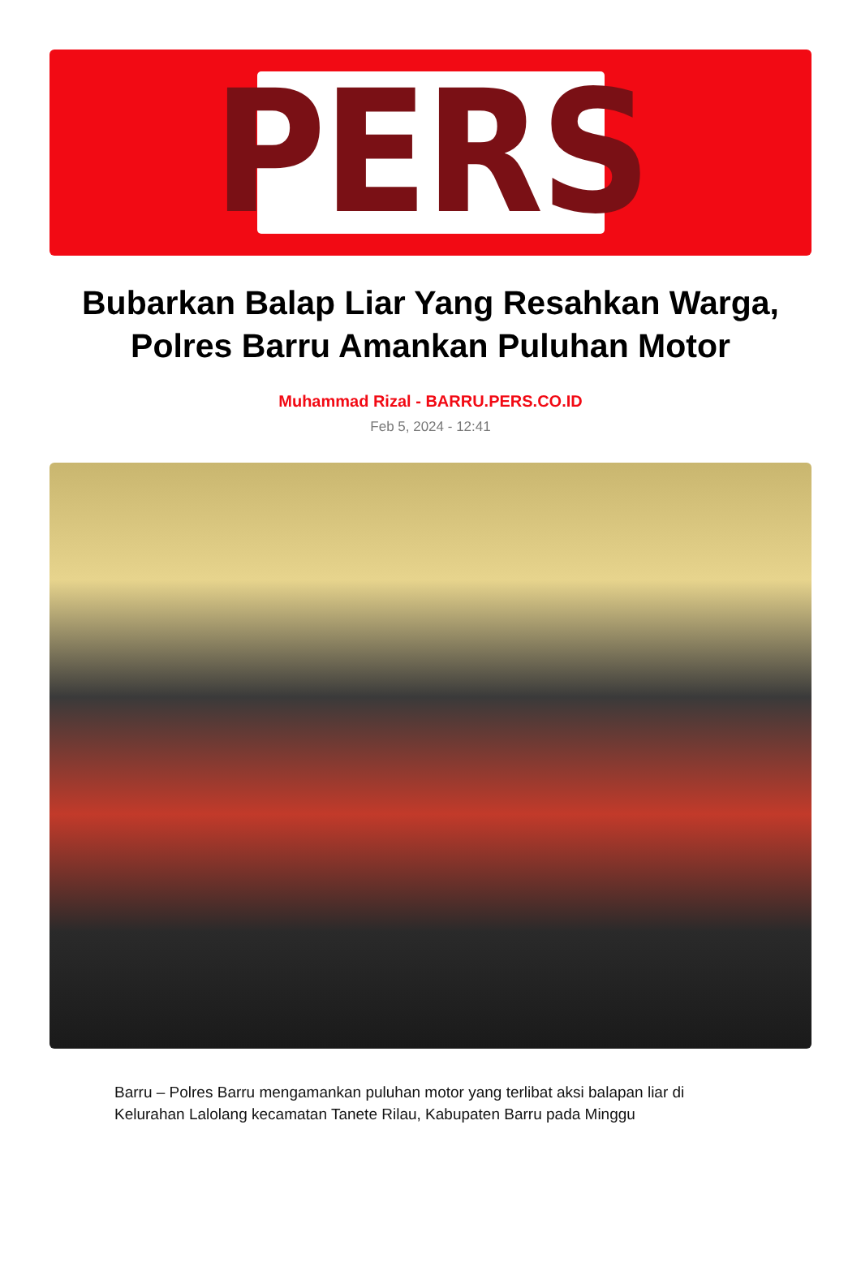PERS
Bubarkan Balap Liar Yang Resahkan Warga, Polres Barru Amankan Puluhan Motor
Muhammad Rizal - BARRU.PERS.CO.ID
Feb 5, 2024 - 12:41
Barru – Polres Barru mengamankan puluhan motor yang terlibat aksi balapan liar di Kelurahan Lalolang kecamatan Tanete Rilau, Kabupaten Barru pada Minggu